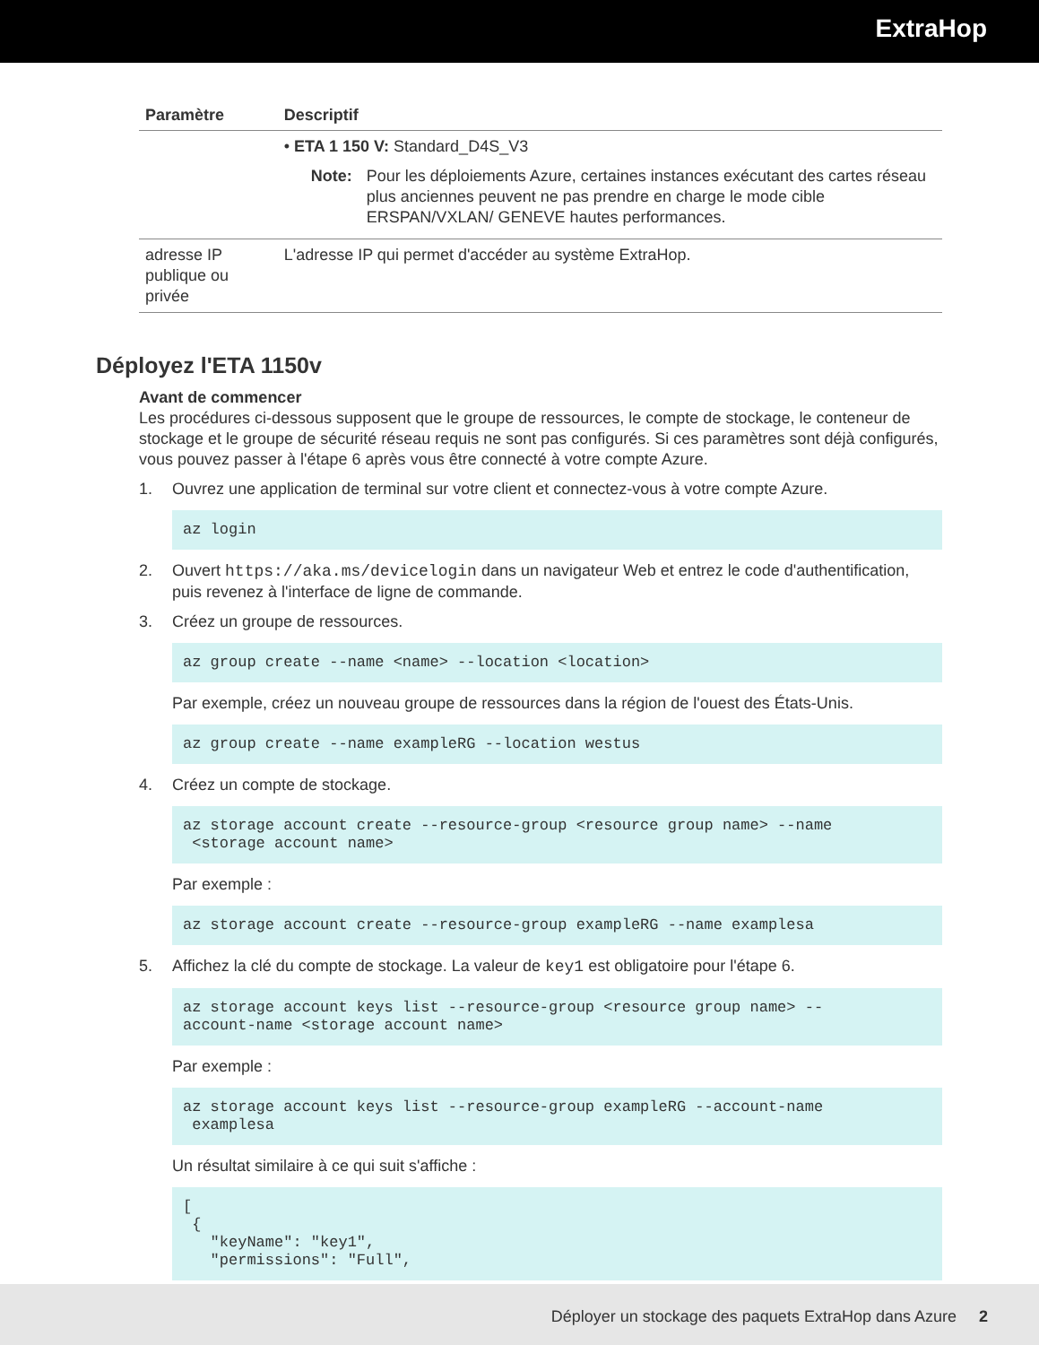ExtraHop
| Paramètre | Descriptif |
| --- | --- |
| | • ETA 1 150 V: Standard_D4S_V3 Note: Pour les déploiements Azure, certaines instances exécutant des cartes réseau plus anciennes peuvent ne pas prendre en charge le mode cible ERSPAN/VXLAN/ GENEVE hautes performances. |
| adresse IP publique ou privée | L'adresse IP qui permet d'accéder au système ExtraHop. |
Déployez l'ETA 1150v
Avant de commencer
Les procédures ci-dessous supposent que le groupe de ressources, le compte de stockage, le conteneur de stockage et le groupe de sécurité réseau requis ne sont pas configurés. Si ces paramètres sont déjà configurés, vous pouvez passer à l'étape 6 après vous être connecté à votre compte Azure.
1. Ouvrez une application de terminal sur votre client et connectez-vous à votre compte Azure.
az login
2. Ouvert https://aka.ms/devicelogin dans un navigateur Web et entrez le code d'authentification, puis revenez à l'interface de ligne de commande.
3. Créez un groupe de ressources.
az group create --name <name> --location <location>
Par exemple, créez un nouveau groupe de ressources dans la région de l'ouest des États-Unis.
az group create --name exampleRG --location westus
4. Créez un compte de stockage.
az storage account create --resource-group <resource group name> --name
 <storage account name>
Par exemple :
az storage account create --resource-group exampleRG --name examplesa
5. Affichez la clé du compte de stockage. La valeur de key1 est obligatoire pour l'étape 6.
az storage account keys list --resource-group <resource group name> --
account-name <storage account name>
Par exemple :
az storage account keys list --resource-group exampleRG --account-name
 examplesa
Un résultat similaire à ce qui suit s'affiche :
[
 {
   "keyName": "key1",
   "permissions": "Full",
Déployer un stockage des paquets ExtraHop dans Azure 2